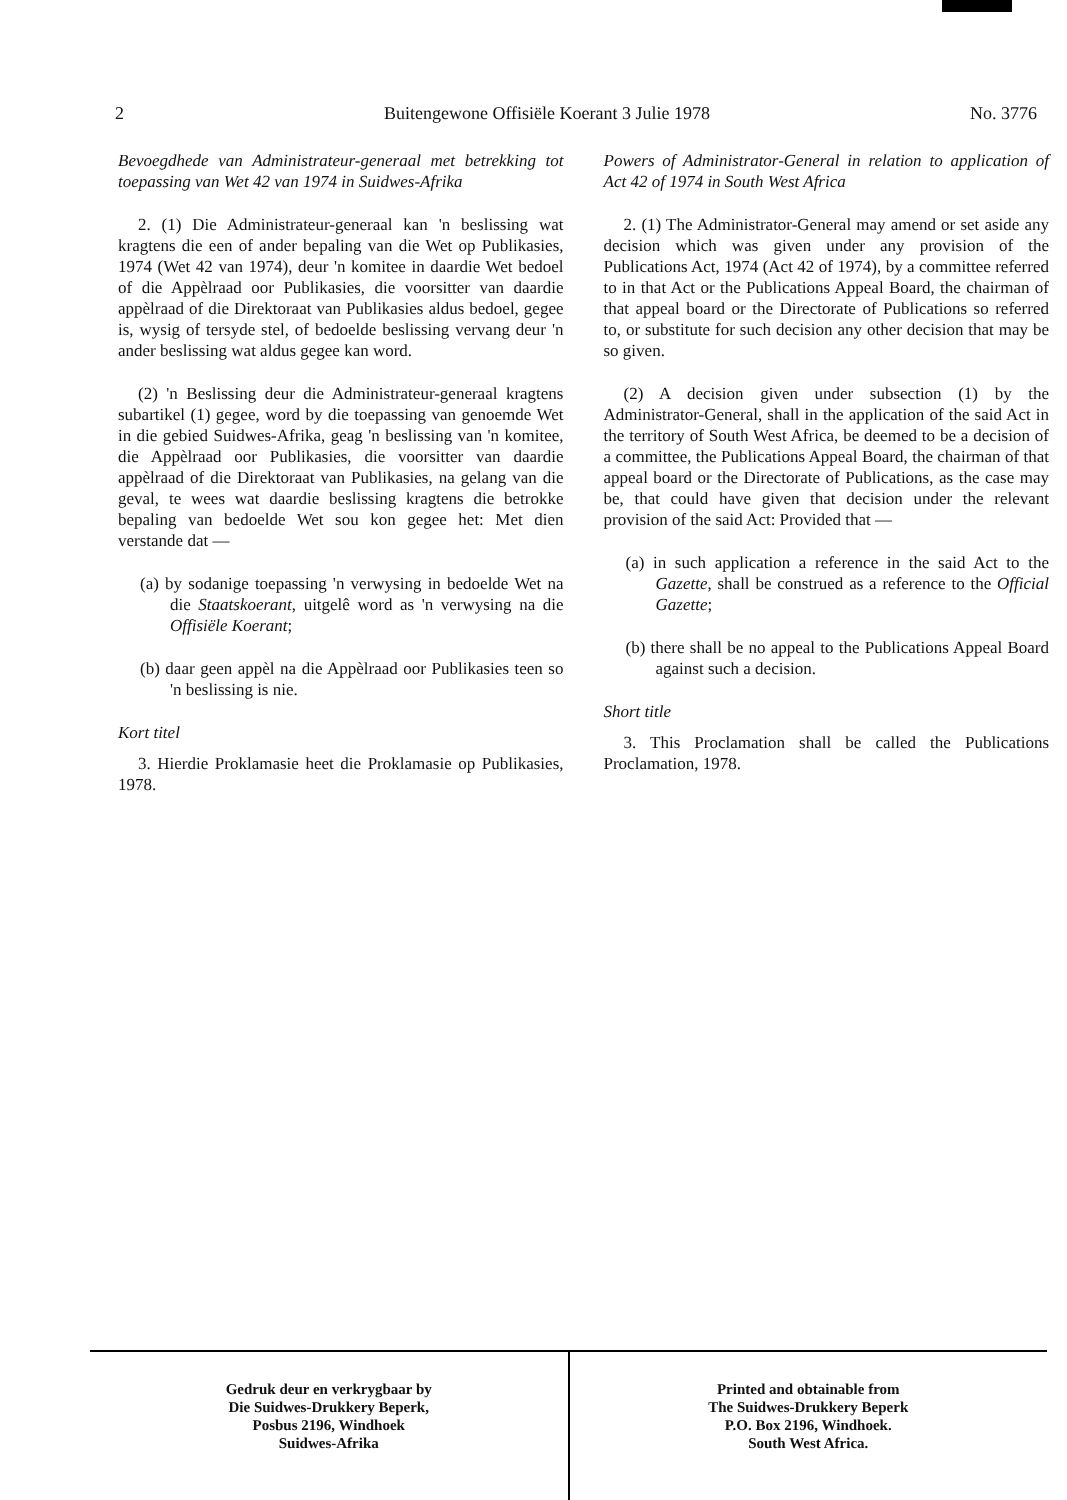2 Buitengewone Offisiële Koerant 3 Julie 1978 No. 3776
Bevoegdhede van Administrateur-generaal met betrekking tot toepassing van Wet 42 van 1974 in Suidwes-Afrika
2. (1) Die Administrateur-generaal kan 'n beslissing wat kragtens die een of ander bepaling van die Wet op Publikasies, 1974 (Wet 42 van 1974), deur 'n komitee in daardie Wet bedoel of die Appèlraad oor Publikasies, die voorsitter van daardie appèlraad of die Direktoraat van Publikasies aldus bedoel, gegee is, wysig of tersyde stel, of bedoelde beslissing vervang deur 'n ander beslissing wat aldus gegee kan word.
(2) 'n Beslissing deur die Administrateur-generaal kragtens subartikel (1) gegee, word by die toepassing van genoemde Wet in die gebied Suidwes-Afrika, geag 'n beslissing van 'n komitee, die Appèlraad oor Publikasies, die voorsitter van daardie appèlraad of die Direktoraat van Publikasies, na gelang van die geval, te wees wat daardie beslissing kragtens die betrokke bepaling van bedoelde Wet sou kon gegee het: Met dien verstande dat —
(a) by sodanige toepassing 'n verwysing in bedoelde Wet na die Staatskoerant, uitgelê word as 'n verwysing na die Offisiële Koerant;
(b) daar geen appèl na die Appèlraad oor Publikasies teen so 'n beslissing is nie.
Kort titel
3. Hierdie Proklamasie heet die Proklamasie op Publikasies, 1978.
Powers of Administrator-General in relation to application of Act 42 of 1974 in South West Africa
2. (1) The Administrator-General may amend or set aside any decision which was given under any provision of the Publications Act, 1974 (Act 42 of 1974), by a committee referred to in that Act or the Publications Appeal Board, the chairman of that appeal board or the Directorate of Publications so referred to, or substitute for such decision any other decision that may be so given.
(2) A decision given under subsection (1) by the Administrator-General, shall in the application of the said Act in the territory of South West Africa, be deemed to be a decision of a committee, the Publications Appeal Board, the chairman of that appeal board or the Directorate of Publications, as the case may be, that could have given that decision under the relevant provision of the said Act: Provided that —
(a) in such application a reference in the said Act to the Gazette, shall be construed as a reference to the Official Gazette;
(b) there shall be no appeal to the Publications Appeal Board against such a decision.
Short title
3. This Proclamation shall be called the Publications Proclamation, 1978.
Gedruk deur en verkrygbaar by
Die Suidwes-Drukkery Beperk,
Posbus 2196, Windhoek
Suidwes-Afrika
Printed and obtainable from
The Suidwes-Drukkery Beperk
P.O. Box 2196, Windhoek.
South West Africa.